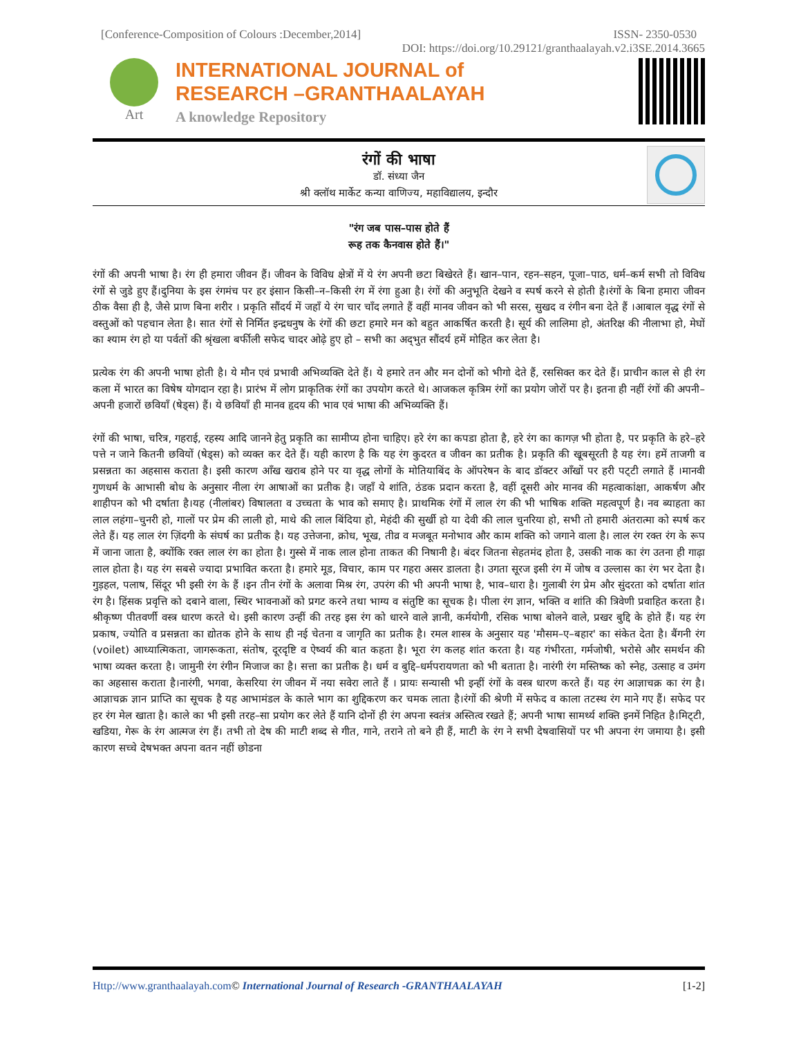[Conference-Composition of Colours :December,2014] ISSN- 2350-0530
DOI: https://doi.org/10.29121/granthaalayah.v2.i3SE.2014.3665
Art
INTERNATIONAL JOURNAL of
RESEARCH –GRANTHAALAYAH
A knowledge Repository
रंगों की भाषा
डॉ. संध्या जैन
श्री क्लॉथ मार्केट कन्या वाणिज्य, महाविद्यालय, इन्दौर
"रंग जब पास–पास होते हैं
रूह तक कैनवास होते हैं।"
रंगों की अपनी भाषा है। रंग ही हमारा जीवन हैं। जीवन के विविध क्षेत्रों में ये रंग अपनी छटा बिखेरते हैं। खान–पान, रहन–सहन, पूजा–पाठ, धर्म–कर्म सभी तो विविध रंगों से जुडे हुए हैं।दुनिया के इस रंगमंच पर हर इंसान किसी–न–किसी रंग में रंगा हुआ है। रंगों की अनुभूति देखने व स्पर्ष करने से होती है।रंगों के बिना हमारा जीवन ठीक वैसा ही है, जैसे प्राण बिना शरीर । प्रकृति सौंदर्य में जहाँ ये रंग चार चाँद लगाते हैं वहीं मानव जीवन को भी सरस, सुखद व रंगीन बना देते हैं ।आबाल वृद्ध रंगों से वस्तुओं को पहचान लेता है। सात रंगों से निर्मित इन्द्रधनुष के रंगों की छटा हमारे मन को बहुत आकर्षित करती है। सूर्य की लालिमा हो, अंतरिक्ष की नीलाभा हो, मेघों का श्याम रंग हो या पर्वतों की श्रृंखला बर्फीली सफेद चादर ओढ़े हुए हो – सभी का अद्‌भुत सौंदर्य हमें मोहित कर लेता है।
प्रत्येक रंग की अपनी भाषा होती है। ये मौन एवं प्रभावी अभिव्यक्ति देते हैं। ये हमारे तन और मन दोनों को भीगो देते हैं, रससिक्त कर देते हैं। प्राचीन काल से ही रंग कला में भारत का विषेष योगदान रहा है। प्रारंभ में लोग प्राकृतिक रंगों का उपयोग करते थे। आजकल कृत्रिम रंगों का प्रयोग जोरों पर है। इतना ही नहीं रंगों की अपनी–अपनी हजारों छवियाँ (षेड्‌स) हैं। ये छवियाँ ही मानव हृदय की भाव एवं भाषा की अभिव्यक्ति हैं।
रंगों की भाषा, चरित्र, गहराई, रहस्य आदि जानने हेतु प्रकृति का सामीप्य होना चाहिए। हरे रंग का कपडा होता है, हरे रंग का कागज़ भी होता है, पर प्रकृति के हरे–हरे पत्ते न जाने कितनी छवियों (षेड्‌स) को व्यक्त कर देते हैं। यही कारण है कि यह रंग कुदरत व जीवन का प्रतीक है। प्रकृति की खूबसूरती है यह रंग। हमें ताजगी व प्रसन्नता का अहसास कराता है। इसी कारण आँख खराब होने पर या वृद्ध लोगों के मोतियाबिंद के ऑपरेषन के बाद डॉक्टर आँखों पर हरी पट्‌टी लगाते हैं ।मानवी गुणधर्म के आभासी बोध के अनुसार नीला रंग आषाओं का प्रतीक है। जहाँ ये शांति, ठंडक प्रदान करता है, वहीं दूसरी ओर मानव की महत्वाकांक्षा, आकर्षण और शाहीपन को भी दर्षाता है।यह (नीलांबर) विषालता व उच्चता के भाव को समाए है। प्राथमिक रंगों में लाल रंग की भी भाषिक शक्ति महत्वपूर्ण है। नव ब्याहता का लाल लहंगा–चुनरी हो, गालों पर प्रेम की लाली हो, माथे की लाल बिंदिया हो, मेहंदी की सुर्खी हो या देवी की लाल चुनरिया हो, सभी तो हमारी अंतरात्मा को स्पर्ष कर लेते हैं। यह लाल रंग ज़िंदगी के संघर्ष का प्रतीक है। यह उत्तेजना, क्रोध, भूख, तीव्र व मजबूत मनोभाव और काम शक्ति को जगाने वाला है। लाल रंग रक्त रंग के रूप में जाना जाता है, क्योंकि रक्त लाल रंग का होता है। गुस्से में नाक लाल होना ताकत की निषानी है। बंदर जितना सेहतमंद होता है, उसकी नाक का रंग उतना ही गाढ़ा लाल होता है। यह रंग सबसे ज्यादा प्रभावित करता है। हमारे मूड, विचार, काम पर गहरा असर डालता है। उगता सूरज इसी रंग में जोष व उल्लास का रंग भर देता है। गुड़हल, पलाष, सिंदूर भी इसी रंग के हैं ।इन तीन रंगों के अलावा मिश्र रंग, उपरंग की भी अपनी भाषा है, भाव–धारा है। गुलाबी रंग प्रेम और सुंदरता को दर्षाता शांत रंग है। हिंसक प्रवृत्ति को दबाने वाला, स्थिर भावनाओं को प्रगट करने तथा भाग्य व संतुष्टि का सूचक है। पीला रंग ज्ञान, भक्ति व शांति की त्रिवेणी प्रवाहित करता है। श्रीकृष्ण पीतवर्णी वस्त्र धारण करते थे। इसी कारण उन्हीं की तरह इस रंग को धारने वाले ज्ञानी, कर्मयोगी, रसिक भाषा बोलने वाले, प्रखर बुद्दि के होते हैं। यह रंग प्रकाष, ज्योति व प्रसन्नता का द्योतक होने के साथ ही नई चेतना व जागृति का प्रतीक है। रमल शास्त्र के अनुसार यह 'मौसम–ए–बहार' का संकेत देता है। बैंगनी रंग (voilet) आध्यात्मिकता, जागरूकता, संतोष, दूरदृष्टि व ऐष्वर्य की बात कहता है। भूरा रंग कलह शांत करता है। यह गंभीरता, गर्मजोषी, भरोसे और समर्थन की भाषा व्यक्त करता है। जामुनी रंग रंगीन मिजाज का है। सत्ता का प्रतीक है। धर्म व बुद्दि–धर्मपरायणता को भी बताता है। नारंगी रंग मस्तिष्क को स्नेह, उत्साह व उमंग का अहसास कराता है।नारंगी, भगवा, केसरिया रंग जीवन में नया सवेरा लाते हैं । प्रायः सन्यासी भी इन्हीं रंगों के वस्त्र धारण करते हैं। यह रंग आज्ञाचक्र का रंग है। आज्ञाचक्र ज्ञान प्राप्ति का सूचक है यह आभामंडल के काले भाग का शुद्दिकरण कर चमक लाता है।रंगों की श्रेणी में सफेद व काला तटस्थ रंग माने गए हैं। सफेद पर हर रंग मेल खाता है। काले का भी इसी तरह–सा प्रयोग कर लेते हैं यानि दोनों ही रंग अपना स्वतंत्र अस्तित्व रखते हैं; अपनी भाषा सामर्थ्य शक्ति इनमें निहित है।मिट्‌टी, खडिया, गेरू के रंग आत्मज रंग हैं। तभी तो देष की माटी शब्द से गीत, गाने, तराने तो बने ही हैं, माटी के रंग ने सभी देषवासियों पर भी अपना रंग जमाया है। इसी कारण सच्चे देषभक्त अपना वतन नहीं छोडना
Http://www.granthaalayah.com© International Journal of Research -GRANTHAALAYAH [1-2]